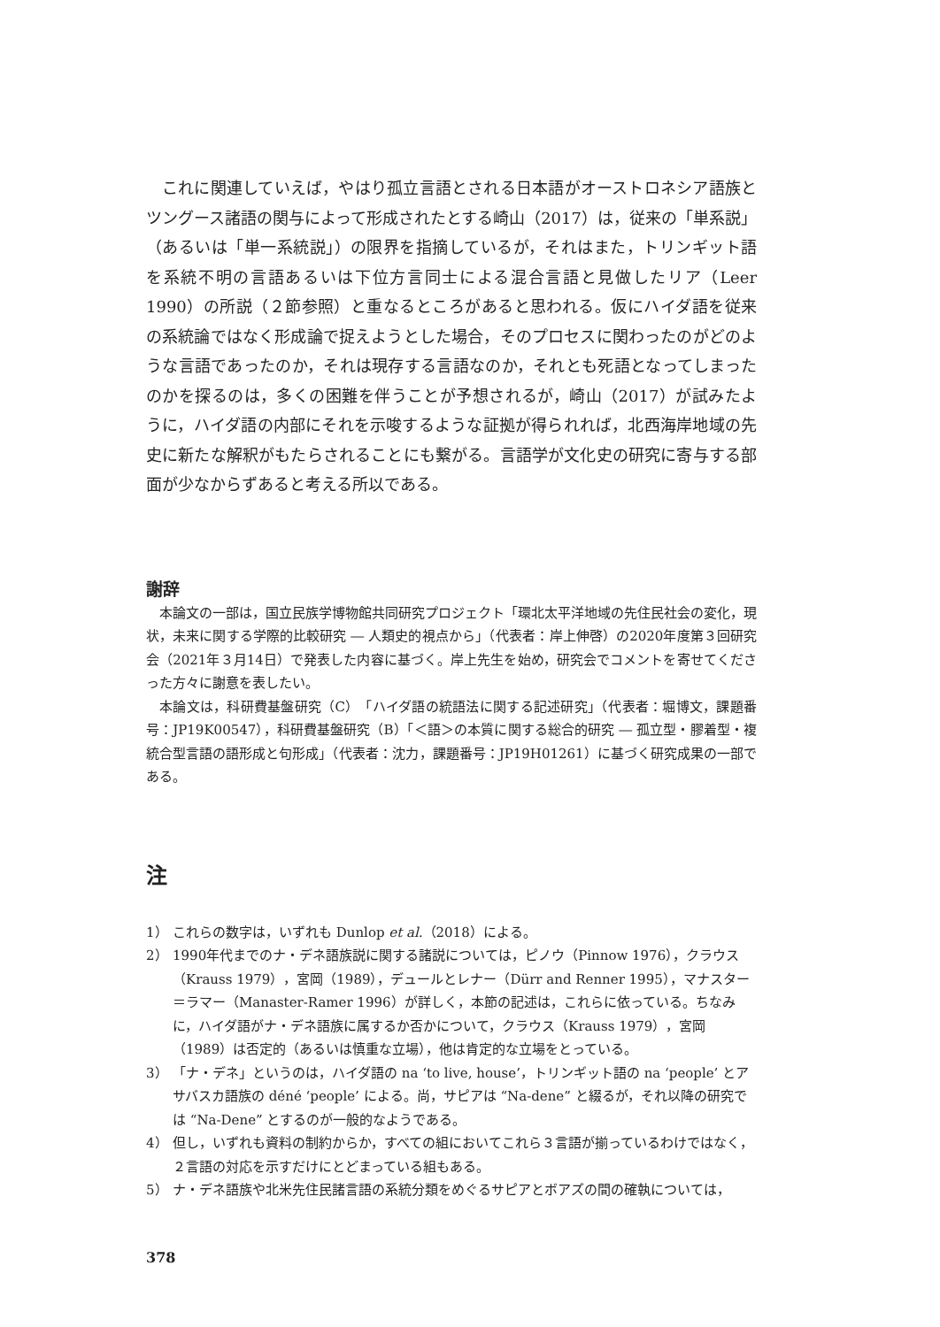これに関連していえば，やはり孤立言語とされる日本語がオーストロネシア語族とツングース諸語の関与によって形成されたとする崎山（2017）は，従来の「単系説」（あるいは「単一系統説」）の限界を指摘しているが，それはまた，トリンギット語を系統不明の言語あるいは下位方言同士による混合言語と見做したリア（Leer 1990）の所説（２節参照）と重なるところがあると思われる。仮にハイダ語を従来の系統論ではなく形成論で捉えようとした場合，そのプロセスに関わったのがどのような言語であったのか，それは現存する言語なのか，それとも死語となってしまったのかを探るのは，多くの困難を伴うことが予想されるが，崎山（2017）が試みたように，ハイダ語の内部にそれを示唆するような証拠が得られれば，北西海岸地域の先史に新たな解釈がもたらされることにも繋がる。言語学が文化史の研究に寄与する部面が少なからずあると考える所以である。
謝辞
本論文の一部は，国立民族学博物館共同研究プロジェクト「環北太平洋地域の先住民社会の変化，現状，未来に関する学際的比較研究 ― 人類史的視点から」（代表者：岸上伸啓）の2020年度第３回研究会（2021年３月14日）で発表した内容に基づく。岸上先生を始め，研究会でコメントを寄せてくださった方々に謝意を表したい。
本論文は，科研費基盤研究（C）「ハイダ語の統語法に関する記述研究」（代表者：堀博文，課題番号：JP19K00547），科研費基盤研究（B）「＜語＞の本質に関する総合的研究 ― 孤立型・膠着型・複統合型言語の語形成と句形成」（代表者：沈力，課題番号：JP19H01261）に基づく研究成果の一部である。
注
1） これらの数字は，いずれも Dunlop et al.（2018）による。
2） 1990年代までのナ・デネ語族説に関する諸説については，ピノウ（Pinnow 1976），クラウス（Krauss 1979），宮岡（1989），デュールとレナー（Dürr and Renner 1995），マナスター＝ラマー（Manaster-Ramer 1996）が詳しく，本節の記述は，これらに依っている。ちなみに，ハイダ語がナ・デネ語族に属するか否かについて，クラウス（Krauss 1979），宮岡（1989）は否定的（あるいは慎重な立場），他は肯定的な立場をとっている。
3） 「ナ・デネ」というのは，ハイダ語の na ‘to live, house’，トリンギット語の na ‘people’ とアサバスカ語族の déné ‘people’ による。尚，サピアは “Na-dene” と綴るが，それ以降の研究では “Na-Dene” とするのが一般的なようである。
4） 但し，いずれも資料の制約からか，すべての組においてこれら３言語が揃っているわけではなく，２言語の対応を示すだけにとどまっている組もある。
5） ナ・デネ語族や北米先住民諸言語の系統分類をめぐるサピアとボアズの間の確執については，
378